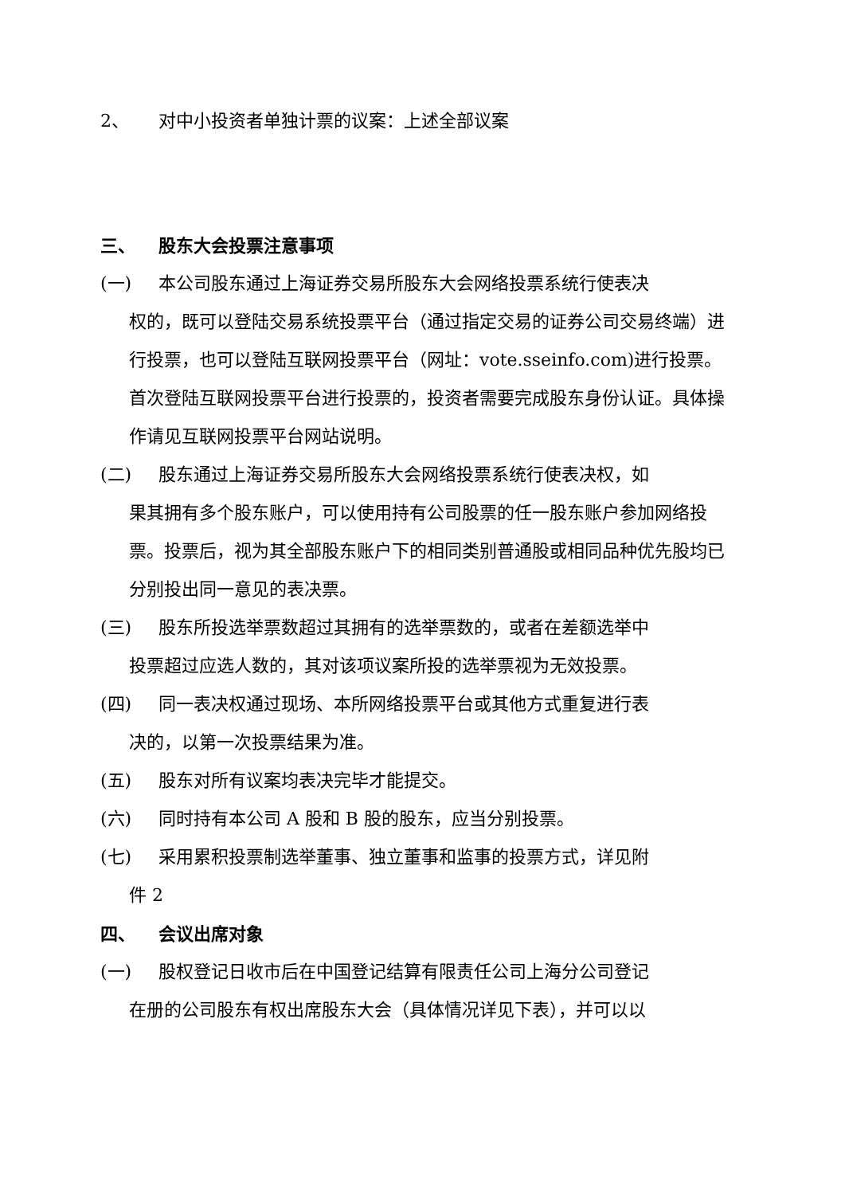2、 对中小投资者单独计票的议案：上述全部议案
三、 股东大会投票注意事项
(一) 本公司股东通过上海证券交易所股东大会网络投票系统行使表决
权的，既可以登陆交易系统投票平台（通过指定交易的证券公司交易终端）进行投票，也可以登陆互联网投票平台（网址：vote.sseinfo.com)进行投票。首次登陆互联网投票平台进行投票的，投资者需要完成股东身份认证。具体操作请见互联网投票平台网站说明。
(二) 股东通过上海证券交易所股东大会网络投票系统行使表决权，如
果其拥有多个股东账户，可以使用持有公司股票的任一股东账户参加网络投票。投票后，视为其全部股东账户下的相同类别普通股或相同品种优先股均已分别投出同一意见的表决票。
(三) 股东所投选举票数超过其拥有的选举票数的，或者在差额选举中
投票超过应选人数的，其对该项议案所投的选举票视为无效投票。
(四) 同一表决权通过现场、本所网络投票平台或其他方式重复进行表
决的，以第一次投票结果为准。
(五) 股东对所有议案均表决完毕才能提交。
(六) 同时持有本公司 A 股和 B 股的股东，应当分别投票。
(七) 采用累积投票制选举董事、独立董事和监事的投票方式，详见附
件 2
四、 会议出席对象
(一) 股权登记日收市后在中国登记结算有限责任公司上海分公司登记
在册的公司股东有权出席股东大会（具体情况详见下表），并可以以